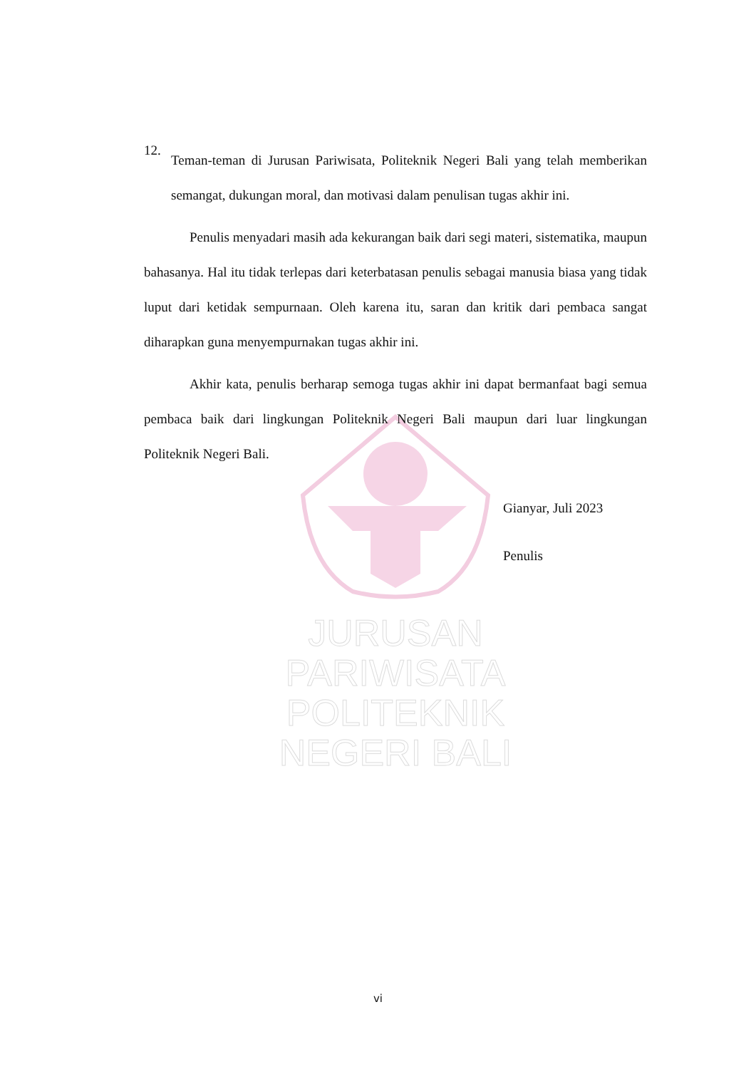JURUSAN PARIWISATA
POLITEKNIK NEGERI BALI
12.
Teman-teman di Jurusan Pariwisata, Politeknik Negeri Bali yang telah memberikan semangat, dukungan moral, dan motivasi dalam penulisan tugas akhir ini.
Penulis menyadari masih ada kekurangan baik dari segi materi, sistematika, maupun bahasanya. Hal itu tidak terlepas dari keterbatasan penulis sebagai manusia biasa yang tidak luput dari ketidak sempurnaan. Oleh karena itu, saran dan kritik dari pembaca sangat diharapkan guna menyempurnakan tugas akhir ini.
Akhir kata, penulis berharap semoga tugas akhir ini dapat bermanfaat bagi semua pembaca baik dari lingkungan Politeknik Negeri Bali maupun dari luar lingkungan Politeknik Negeri Bali.
Gianyar, Juli 2023
Penulis
vi